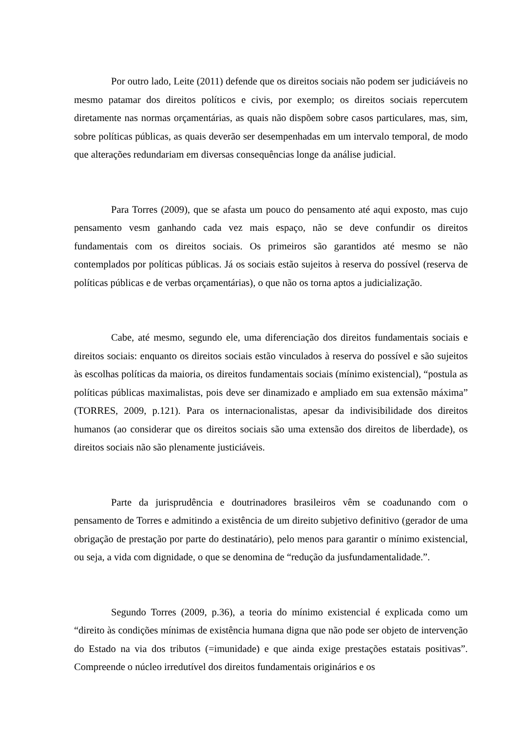Por outro lado, Leite (2011) defende que os direitos sociais não podem ser judiciáveis no mesmo patamar dos direitos políticos e civis, por exemplo; os direitos sociais repercutem diretamente nas normas orçamentárias, as quais não dispõem sobre casos particulares, mas, sim, sobre políticas públicas, as quais deverão ser desempenhadas em um intervalo temporal, de modo que alterações redundariam em diversas consequências longe da análise judicial.
Para Torres (2009), que se afasta um pouco do pensamento até aqui exposto, mas cujo pensamento vesm ganhando cada vez mais espaço, não se deve confundir os direitos fundamentais com os direitos sociais. Os primeiros são garantidos até mesmo se não contemplados por políticas públicas. Já os sociais estão sujeitos à reserva do possível (reserva de políticas públicas e de verbas orçamentárias), o que não os torna aptos a judicialização.
Cabe, até mesmo, segundo ele, uma diferenciação dos direitos fundamentais sociais e direitos sociais: enquanto os direitos sociais estão vinculados à reserva do possível e são sujeitos às escolhas políticas da maioria, os direitos fundamentais sociais (mínimo existencial), “postula as políticas públicas maximalistas, pois deve ser dinamizado e ampliado em sua extensão máxima” (TORRES, 2009, p.121). Para os internacionalistas, apesar da indivisibilidade dos direitos humanos (ao considerar que os direitos sociais são uma extensão dos direitos de liberdade), os direitos sociais não são plenamente justiciáveis.
Parte da jurisprudência e doutrinadores brasileiros vêm se coadunando com o pensamento de Torres e admitindo a existência de um direito subjetivo definitivo (gerador de uma obrigação de prestação por parte do destinatário), pelo menos para garantir o mínimo existencial, ou seja, a vida com dignidade, o que se denomina de “redução da jusfundamentalidade.”.
Segundo Torres (2009, p.36), a teoria do mínimo existencial é explicada como um “direito às condições mínimas de existência humana digna que não pode ser objeto de intervenção do Estado na via dos tributos (=imunidade) e que ainda exige prestações estatais positivas”. Compreende o núcleo irredutível dos direitos fundamentais originários e os